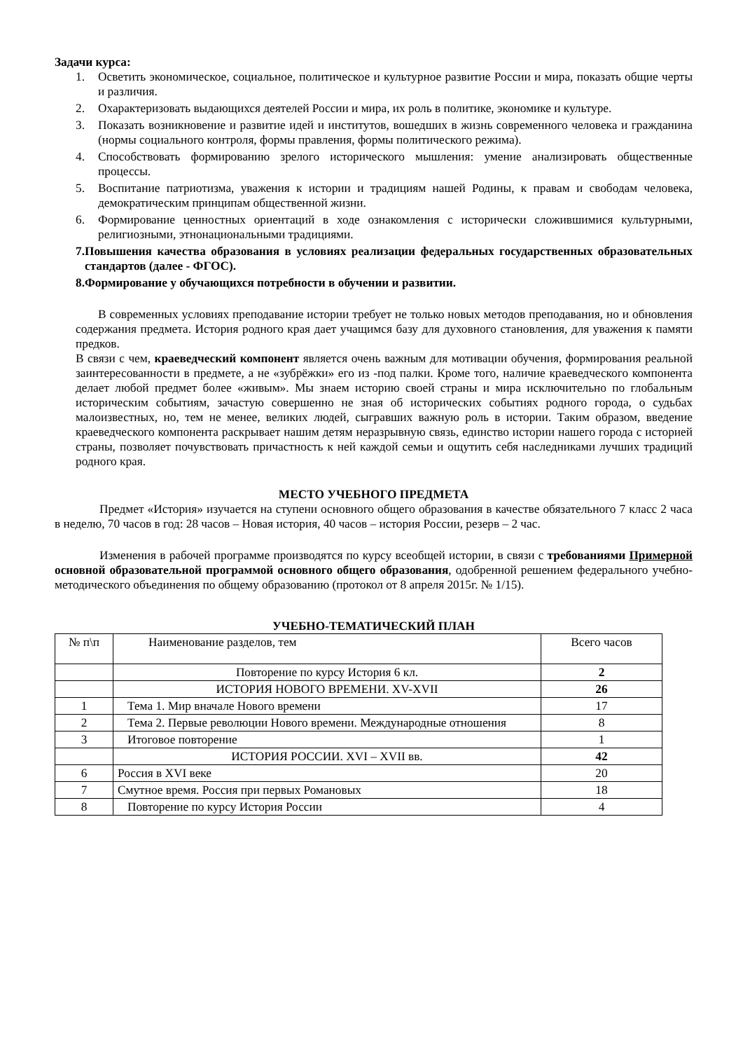Задачи курса:
1. Осветить экономическое, социальное, политическое и культурное развитие России и мира, показать общие черты и различия.
2. Охарактеризовать выдающихся деятелей России и мира, их роль в политике, экономике и культуре.
3. Показать возникновение и развитие идей и институтов, вошедших в жизнь современного человека и гражданина (нормы социального контроля, формы правления, формы политического режима).
4. Способствовать формированию зрелого исторического мышления: умение анализировать общественные процессы.
5. Воспитание патриотизма, уважения к истории и традициям нашей Родины, к правам и свободам человека, демократическим принципам общественной жизни.
6. Формирование ценностных ориентаций в ходе ознакомления с исторически сложившимися культурными, религиозными, этнонациональными традициями.
7. Повышения качества образования в условиях реализации федеральных государственных образовательных стандартов (далее - ФГОС).
8. Формирование у обучающихся потребности в обучении и развитии.
В современных условиях преподавание истории требует не только новых методов преподавания, но и обновления содержания предмета. История родного края дает учащимся базу для духовного становления, для уважения к памяти предков.
В связи с чем, краеведческий компонент является очень важным для мотивации обучения, формирования реальной заинтересованности в предмете, а не «зубрёжки» его из -под палки. Кроме того, наличие краеведческого компонента делает любой предмет более «живым». Мы знаем историю своей страны и мира исключительно по глобальным историческим событиям, зачастую совершенно не зная об исторических событиях родного города, о судьбах малоизвестных, но, тем не менее, великих людей, сыгравших важную роль в истории. Таким образом, введение краеведческого компонента раскрывает нашим детям неразрывную связь, единство истории нашего города с историей страны, позволяет почувствовать причастность к ней каждой семьи и ощутить себя наследниками лучших традиций родного края.
МЕСТО УЧЕБНОГО ПРЕДМЕТА
Предмет «История» изучается на ступени основного общего образования в качестве обязательного 7 класс 2 часа в неделю, 70 часов в год: 28 часов – Новая история, 40 часов – история России, резерв – 2 час.
Изменения в рабочей программе производятся по курсу всеобщей истории, в связи с требованиями Примерной основной образовательной программой основного общего образования, одобренной решением федерального учебно-методического объединения по общему образованию (протокол от 8 апреля 2015г. № 1/15).
УЧЕБНО-ТЕМАТИЧЕСКИЙ ПЛАН
| № п\п | Наименование разделов, тем | Всего часов |
| | Повторение по курсу История 6 кл. | 2 |
| | ИСТОРИЯ НОВОГО ВРЕМЕНИ. XV-XVII | 26 |
| 1 | Тема 1. Мир вначале Нового времени | 17 |
| 2 | Тема 2. Первые революции Нового времени. Международные отношения | 8 |
| 3 | Итоговое повторение | 1 |
| | ИСТОРИЯ РОССИИ. XVI – XVII вв. | 42 |
| 6 | Россия в XVI веке | 20 |
| 7 | Смутное время. Россия при первых Романовых | 18 |
| 8 | Повторение по курсу История России | 4 |